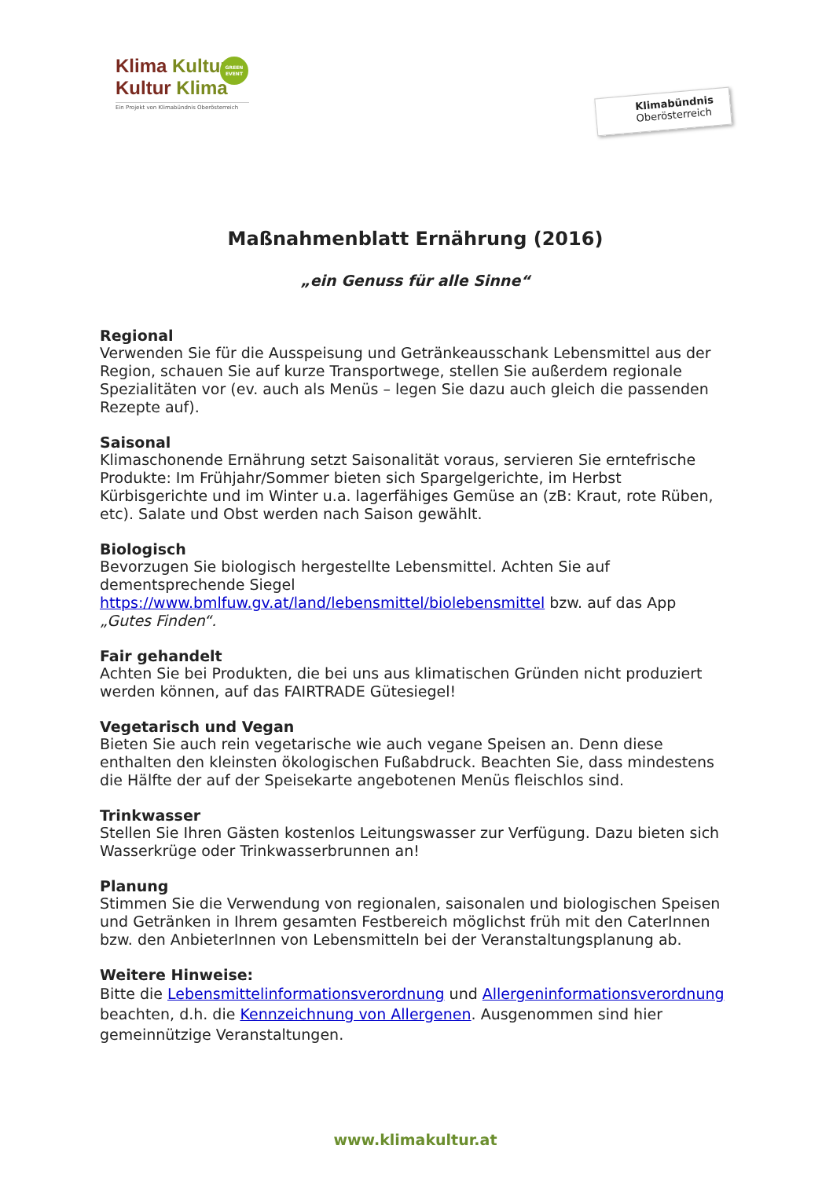Klima Kultur
Kultur Klima
Ein Projekt von Klimabündnis Oberösterreich
GREEN
EVENT
Klimabündnis
Oberösterreich
Maßnahmenblatt Ernährung (2016)
„ein Genuss für alle Sinne“
Regional
Verwenden Sie für die Ausspeisung und Getränkeausschank Lebensmittel aus der Region, schauen Sie auf kurze Transportwege, stellen Sie außerdem regionale Spezialitäten vor (ev. auch als Menüs – legen Sie dazu auch gleich die passenden Rezepte auf).
Saisonal
Klimaschonende Ernährung setzt Saisonalität voraus, servieren Sie erntefrische Produkte: Im Frühjahr/Sommer bieten sich Spargelgerichte, im Herbst Kürbisgerichte und im Winter u.a. lagerfähiges Gemüse an (zB: Kraut, rote Rüben, etc). Salate und Obst werden nach Saison gewählt.
Biologisch
Bevorzugen Sie biologisch hergestellte Lebensmittel. Achten Sie auf dementsprechende Siegel https://www.bmlfuw.gv.at/land/lebensmittel/biolebensmittel bzw. auf das App „Gutes Finden“.
Fair gehandelt
Achten Sie bei Produkten, die bei uns aus klimatischen Gründen nicht produziert werden können, auf das FAIRTRADE Gütesiegel!
Vegetarisch und Vegan
Bieten Sie auch rein vegetarische wie auch vegane Speisen an. Denn diese enthalten den kleinsten ökologischen Fußabdruck. Beachten Sie, dass mindestens die Hälfte der auf der Speisekarte angebotenen Menüs fleischlos sind.
Trinkwasser
Stellen Sie Ihren Gästen kostenlos Leitungswasser zur Verfügung. Dazu bieten sich Wasserkrüge oder Trinkwasserbrunnen an!
Planung
Stimmen Sie die Verwendung von regionalen, saisonalen und biologischen Speisen und Getränken in Ihrem gesamten Festbereich möglichst früh mit den CaterInnen bzw. den AnbieterInnen von Lebensmitteln bei der Veranstaltungsplanung ab.
Weitere Hinweise:
Bitte die Lebensmittelinformationsverordnung und Allergeninformationsverordnung beachten, d.h. die Kennzeichnung von Allergenen. Ausgenommen sind hier gemeinnützige Veranstaltungen.
www.klimakultur.at